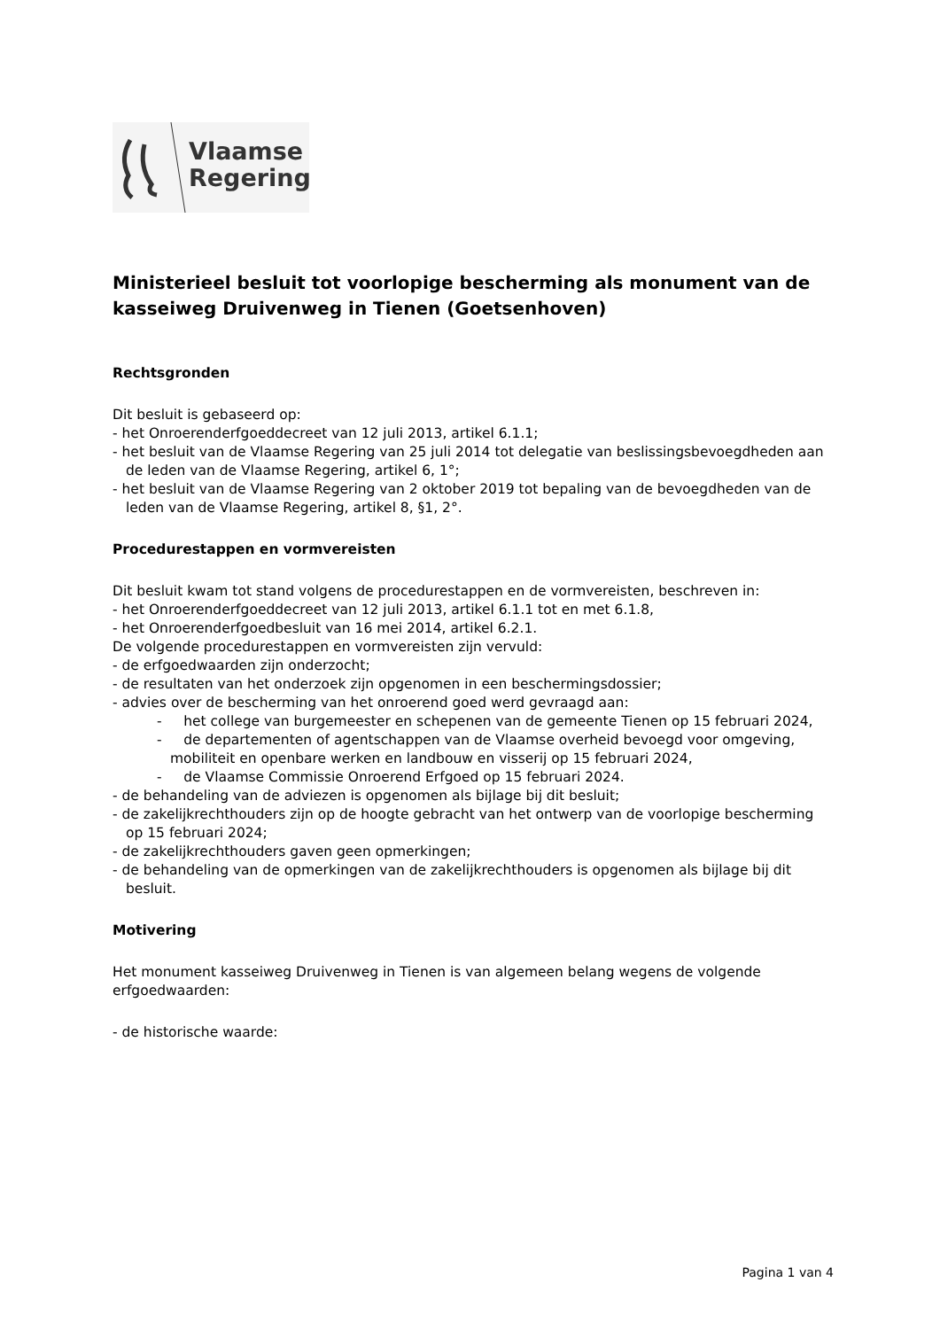Vlaamse
Regering
Ministerieel besluit tot voorlopige bescherming als monument van de kasseiweg Druivenweg in Tienen (Goetsenhoven)
Rechtsgronden
Dit besluit is gebaseerd op:
- het Onroerenderfgoeddecreet van 12 juli 2013, artikel 6.1.1;
- het besluit van de Vlaamse Regering van 25 juli 2014 tot delegatie van beslissingsbevoegdheden aan de leden van de Vlaamse Regering, artikel 6, 1°;
- het besluit van de Vlaamse Regering van 2 oktober 2019 tot bepaling van de bevoegdheden van de leden van de Vlaamse Regering, artikel 8, §1, 2°.
Procedurestappen en vormvereisten
Dit besluit kwam tot stand volgens de procedurestappen en de vormvereisten, beschreven in:
- het Onroerenderfgoeddecreet van 12 juli 2013, artikel 6.1.1 tot en met 6.1.8,
- het Onroerenderfgoedbesluit van 16 mei 2014, artikel 6.2.1.
De volgende procedurestappen en vormvereisten zijn vervuld:
- de erfgoedwaarden zijn onderzocht;
- de resultaten van het onderzoek zijn opgenomen in een beschermingsdossier;
- advies over de bescherming van het onroerend goed werd gevraagd aan:
- het college van burgemeester en schepenen van de gemeente Tienen op 15 februari 2024,
- de departementen of agentschappen van de Vlaamse overheid bevoegd voor omgeving, mobiliteit en openbare werken en landbouw en visserij op 15 februari 2024,
- de Vlaamse Commissie Onroerend Erfgoed op 15 februari 2024.
- de behandeling van de adviezen is opgenomen als bijlage bij dit besluit;
- de zakelijkrechthouders zijn op de hoogte gebracht van het ontwerp van de voorlopige bescherming op 15 februari 2024;
- de zakelijkrechthouders gaven geen opmerkingen;
- de behandeling van de opmerkingen van de zakelijkrechthouders is opgenomen als bijlage bij dit besluit.
Motivering
Het monument kasseiweg Druivenweg in Tienen is van algemeen belang wegens de volgende erfgoedwaarden:
- de historische waarde:
Pagina 1 van 4